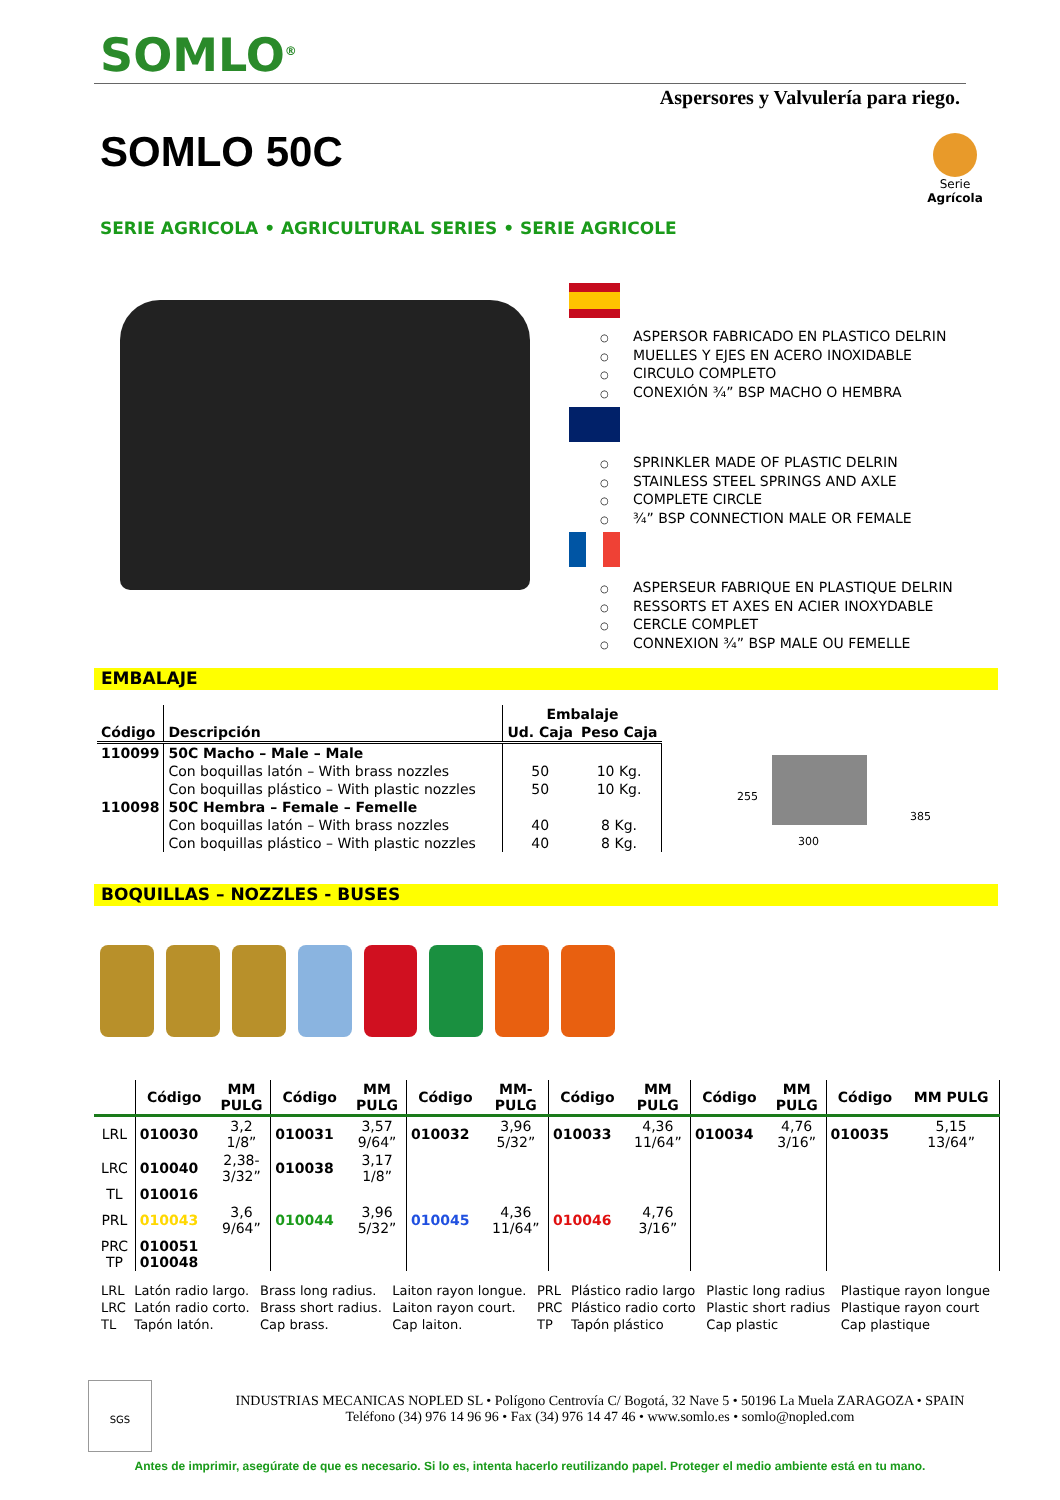SOMLO<sup>®</sup>
Aspersores y Valvulería para riego.
SOMLO 50C
Serie
Agrícola
SERIE AGRICOLA • AGRICULTURAL SERIES • SERIE AGRICOLE
○ ASPERSOR FABRICADO EN PLASTICO DELRIN
○ MUELLES Y EJES EN ACERO INOXIDABLE
○ CIRCULO COMPLETO
○ CONEXIÓN ¾” BSP MACHO O HEMBRA
○ SPRINKLER MADE OF PLASTIC DELRIN
○ STAINLESS STEEL SPRINGS AND AXLE
○ COMPLETE CIRCLE
○ ¾” BSP CONNECTION MALE OR FEMALE
○ ASPERSEUR FABRIQUE EN PLASTIQUE DELRIN
○ RESSORTS ET AXES EN ACIER INOXYDABLE
○ CERCLE COMPLET
○ CONNEXION ¾” BSP MALE OU FEMELLE
EMBALAJE
| Código | Descripción | Embalaje | |
| --- | --- | --- | --- |
| | | Ud. Caja | Peso Caja |
| 110099 | 50C Macho – Male – Male | | |
| | Con boquillas latón – With brass nozzles | 50 | 10 Kg. |
| | Con boquillas plástico – With plastic nozzles | 50 | 10 Kg. |
| 110098 | 50C Hembra – Female – Femelle | | |
| | Con boquillas latón – With brass nozzles | 40 | 8 Kg. |
| | Con boquillas plástico – With plastic nozzles | 40 | 8 Kg. |
255
385
300
BOQUILLAS – NOZZLES - BUSES
| | Código | MM PULG | Código | MM PULG | Código | MM- PULG | Código | MM PULG | Código | MM PULG | Código | MM PULG |
| --- | --- | --- | --- | --- | --- | --- | --- | --- | --- | --- | --- | --- |
| LRL | 010030 | 3,2 1/8” | 010031 | 3,57 9/64” | 010032 | 3,96 5/32” | 010033 | 4,36 11/64” | 010034 | 4,76 3/16” | 010035 | 5,15 13/64” |
| LRC | 010040 | 2,38- 3/32” | 010038 | 3,17 1/8” | | | | | | | | |
| TL | 010016 | | | | | | | | | | | |
| PRL | 010043 | 3,6 9/64” | 010044 | 3,96 5/32” | 010045 | 4,36 11/64” | 010046 | 4,76 3/16” | | | | |
| PRC TP | 010051 010048 | | | | | | | | | | | |
| LRL | Latón radio largo. | Brass long radius. | Laiton rayon longue. | PRL | Plástico radio largo | Plastic long radius | Plastique rayon longue |
| LRC | Latón radio corto. | Brass short radius. | Laiton rayon court. | PRC | Plástico radio corto | Plastic short radius | Plastique rayon court |
| TL | Tapón latón. | Cap brass. | Cap laiton. | TP | Tapón plástico | Cap plastic | Cap plastique |
SGS
INDUSTRIAS MECANICAS NOPLED SL • Polígono Centrovía C/ Bogotá, 32 Nave 5 • 50196 La Muela ZARAGOZA • SPAIN
Teléfono (34) 976 14 96 96 • Fax (34) 976 14 47 46 • www.somlo.es • somlo@nopled.com
Antes de imprimir, asegúrate de que es necesario. Si lo es, intenta hacerlo reutilizando papel. Proteger el medio ambiente está en tu mano.